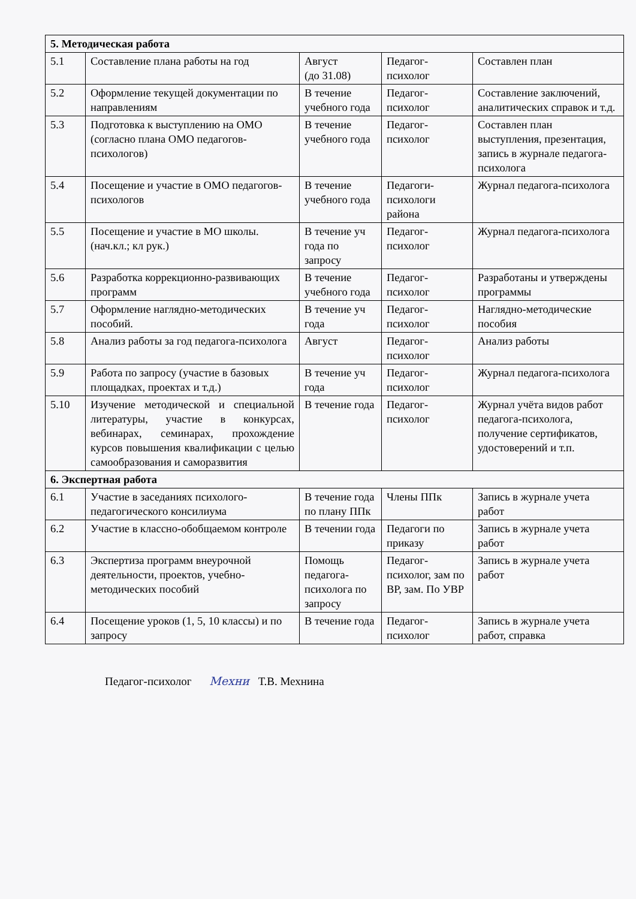| 5. Методическая работа | | | | |
| 5.1 | Составление плана работы на год | Август (до 31.08) | Педагог-психолог | Составлен план |
| 5.2 | Оформление текущей документации по направлениям | В течение учебного года | Педагог-психолог | Составление заключений, аналитических справок и т.д. |
| 5.3 | Подготовка к выступлению на ОМО (согласно плана ОМО педагогов-психологов) | В течение учебного года | Педагог-психолог | Составлен план выступления, презентация, запись в журнале педагога-психолога |
| 5.4 | Посещение и участие в ОМО педагогов-психологов | В течение учебного года | Педагоги-психологи района | Журнал педагога-психолога |
| 5.5 | Посещение и участие в МО школы. (нач.кл.; кл рук.) | В течение уч года по запросу | Педагог-психолог | Журнал педагога-психолога |
| 5.6 | Разработка коррекционно-развивающих программ | В течение учебного года | Педагог-психолог | Разработаны и утверждены программы |
| 5.7 | Оформление наглядно-методических пособий. | В течение уч года | Педагог-психолог | Наглядно-методические пособия |
| 5.8 | Анализ работы за год педагога-психолога | Август | Педагог-психолог | Анализ работы |
| 5.9 | Работа по запросу (участие в базовых площадках, проектах и т.д.) | В течение уч года | Педагог-психолог | Журнал педагога-психолога |
| 5.10 | Изучение методической и специальной литературы, участие в конкурсах, вебинарах, семинарах, прохождение курсов повышения квалификации с целью самообразования и саморазвития | В течение года | Педагог-психолог | Журнал учёта видов работ педагога-психолога, получение сертификатов, удостоверений и т.п. |
| 6. Экспертная работа | | | | |
| 6.1 | Участие в заседаниях психолого-педагогического консилиума | В течение года по плану ППк | Члены ППк | Запись в журнале учета работ |
| 6.2 | Участие в классно-обобщаемом контроле | В течении года | Педагоги по приказу | Запись в журнале учета работ |
| 6.3 | Экспертиза программ внеурочной деятельности, проектов, учебно-методических пособий | Помощь педагога-психолога по запросу | Педагог-психолог, зам по ВР, зам. По УВР | Запись в журнале учета работ |
| 6.4 | Посещение уроков (1, 5, 10 классы) и по запросу | В течение года | Педагог-психолог | Запись в журнале учета работ, справка |
Педагог-психолог Мехни Т.В. Мехнина